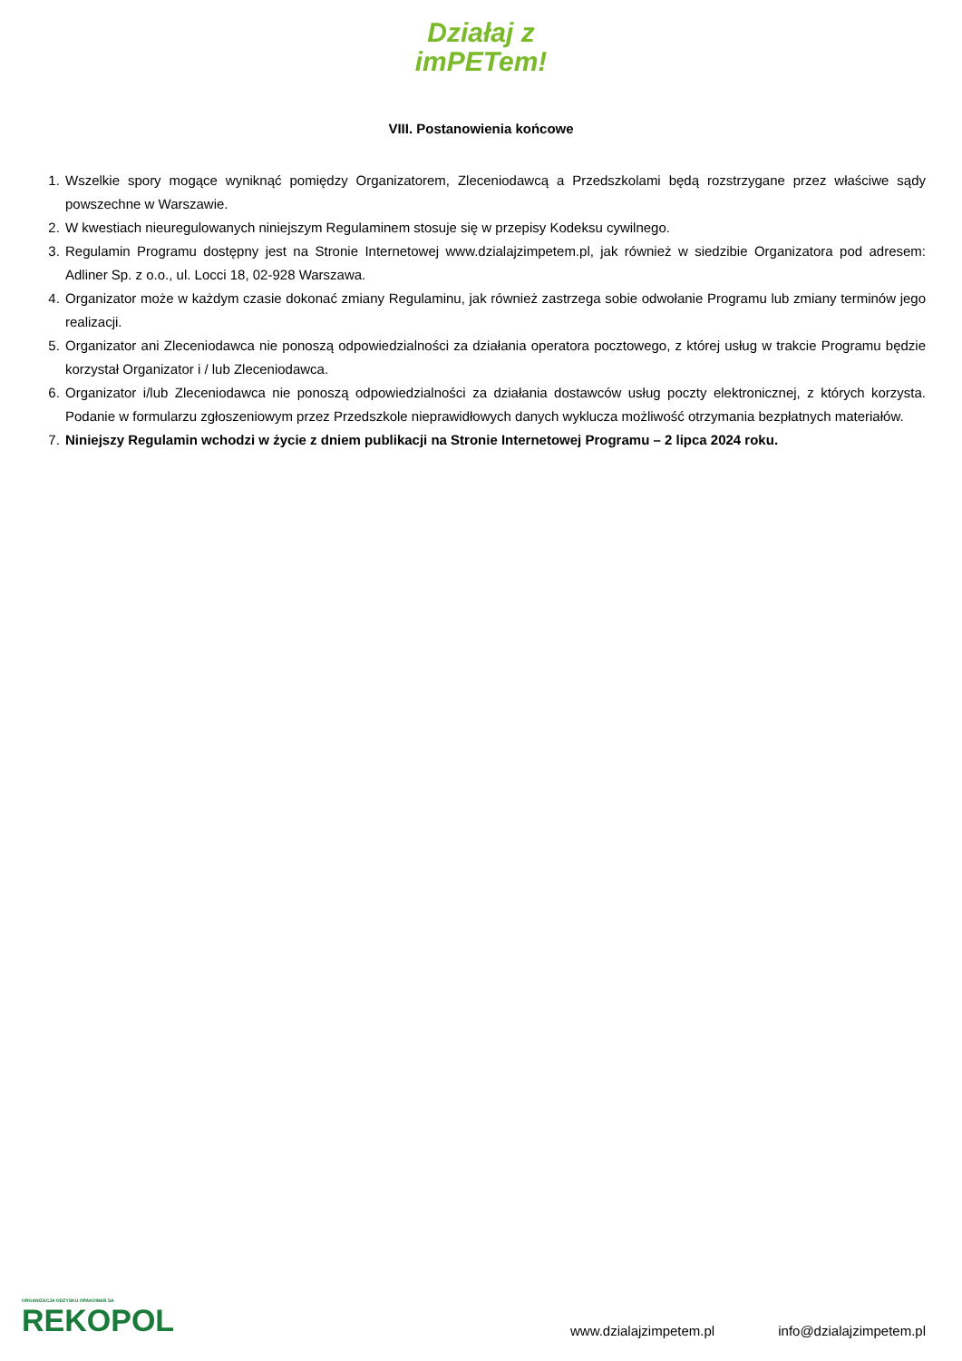Działaj z
imPETem!
VIII. Postanowienia końcowe
1. Wszelkie spory mogące wyniknąć pomiędzy Organizatorem, Zleceniodawcą a Przedszkolami będą rozstrzygane przez właściwe sądy powszechne w Warszawie.
2. W kwestiach nieuregulowanych niniejszym Regulaminem stosuje się w przepisy Kodeksu cywilnego.
3. Regulamin Programu dostępny jest na Stronie Internetowej www.dzialajzimpetem.pl, jak również w siedzibie Organizatora pod adresem: Adliner Sp. z o.o., ul. Locci 18, 02-928 Warszawa.
4. Organizator może w każdym czasie dokonać zmiany Regulaminu, jak również zastrzega sobie odwołanie Programu lub zmiany terminów jego realizacji.
5. Organizator ani Zleceniodawca nie ponoszą odpowiedzialności za działania operatora pocztowego, z której usług w trakcie Programu będzie korzystał Organizator i / lub Zleceniodawca.
6. Organizator i/lub Zleceniodawca nie ponoszą odpowiedzialności za działania dostawców usług poczty elektronicznej, z których korzysta. Podanie w formularzu zgłoszeniowym przez Przedszkole nieprawidłowych danych wyklucza możliwość otrzymania bezpłatnych materiałów.
7. Niniejszy Regulamin wchodzi w życie z dniem publikacji na Stronie Internetowej Programu – 2 lipca 2024 roku.
ORGANIZACJA ODZYSKU OPAKOWAŃ SA
REKOPOL
www.dzialajzimpetem.pl
info@dzialajzimpetem.pl